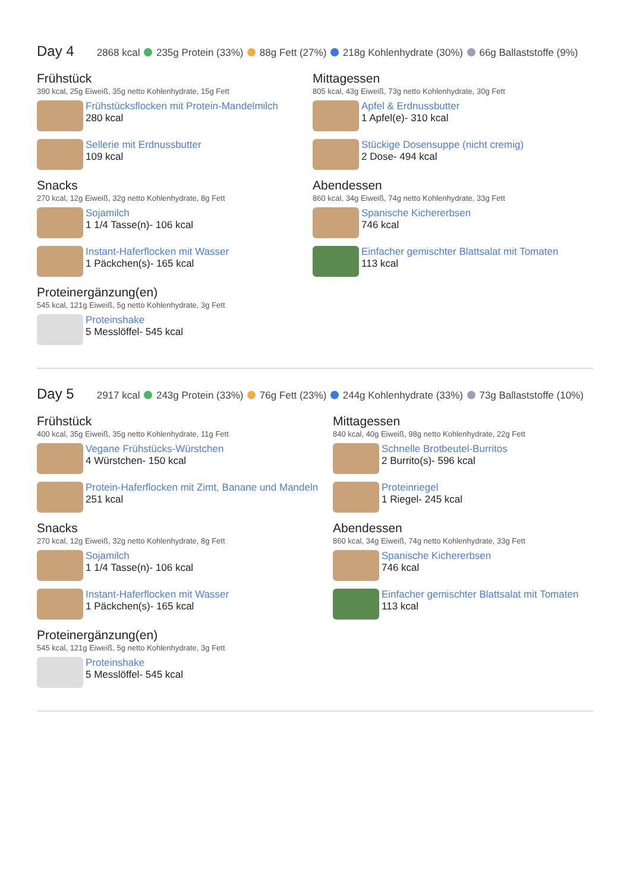Day 4
2868 kcal 235g Protein (33%) 88g Fett (27%) 218g Kohlenhydrate (30%) 66g Ballaststoffe (9%)
Frühstück
390 kcal, 25g Eiweiß, 35g netto Kohlenhydrate, 15g Fett
Frühstücksflocken mit Protein-Mandelmilch
280 kcal
Sellerie mit Erdnussbutter
109 kcal
Snacks
270 kcal, 12g Eiweiß, 32g netto Kohlenhydrate, 8g Fett
Sojamilch
1 1/4 Tasse(n)- 106 kcal
Instant-Haferflocken mit Wasser
1 Päckchen(s)- 165 kcal
Proteinergänzung(en)
545 kcal, 121g Eiweiß, 5g netto Kohlenhydrate, 3g Fett
Proteinshake
5 Messlöffel- 545 kcal
Mittagessen
805 kcal, 43g Eiweiß, 73g netto Kohlenhydrate, 30g Fett
Apfel & Erdnussbutter
1 Apfel(e)- 310 kcal
Stückige Dosensuppe (nicht cremig)
2 Dose- 494 kcal
Abendessen
860 kcal, 34g Eiweiß, 74g netto Kohlenhydrate, 33g Fett
Spanische Kichererbsen
746 kcal
Einfacher gemischter Blattsalat mit Tomaten
113 kcal
Day 5
2917 kcal 243g Protein (33%) 76g Fett (23%) 244g Kohlenhydrate (33%) 73g Ballaststoffe (10%)
Frühstück
400 kcal, 35g Eiweiß, 35g netto Kohlenhydrate, 11g Fett
Vegane Frühstücks-Würstchen
4 Würstchen- 150 kcal
Protein-Haferflocken mit Zimt, Banane und Mandeln
251 kcal
Snacks
270 kcal, 12g Eiweiß, 32g netto Kohlenhydrate, 8g Fett
Sojamilch
1 1/4 Tasse(n)- 106 kcal
Instant-Haferflocken mit Wasser
1 Päckchen(s)- 165 kcal
Proteinergänzung(en)
545 kcal, 121g Eiweiß, 5g netto Kohlenhydrate, 3g Fett
Proteinshake
5 Messlöffel- 545 kcal
Mittagessen
840 kcal, 40g Eiweiß, 98g netto Kohlenhydrate, 22g Fett
Schnelle Brotbeutel-Burritos
2 Burrito(s)- 596 kcal
Proteinriegel
1 Riegel- 245 kcal
Abendessen
860 kcal, 34g Eiweiß, 74g netto Kohlenhydrate, 33g Fett
Spanische Kichererbsen
746 kcal
Einfacher gemischter Blattsalat mit Tomaten
113 kcal